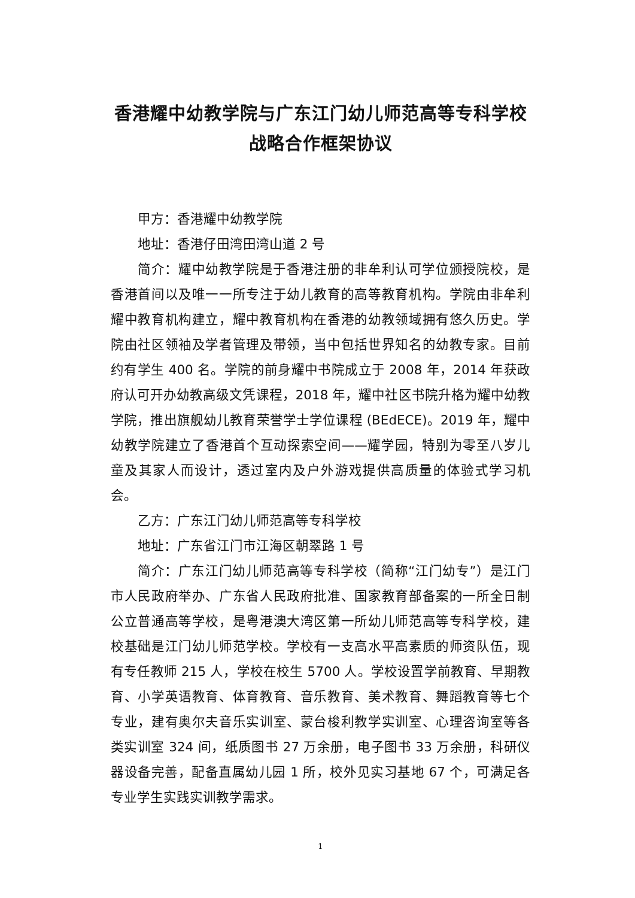香港耀中幼教学院与广东江门幼儿师范高等专科学校
战略合作框架协议
甲方：香港耀中幼教学院
地址：香港仔田湾田湾山道 2 号
简介：耀中幼教学院是于香港注册的非牟利认可学位颁授院校，是香港首间以及唯一一所专注于幼儿教育的高等教育机构。学院由非牟利耀中教育机构建立，耀中教育机构在香港的幼教领域拥有悠久历史。学院由社区领袖及学者管理及带领，当中包括世界知名的幼教专家。目前约有学生 400 名。学院的前身耀中书院成立于 2008 年，2014 年获政府认可开办幼教高级文凭课程，2018 年，耀中社区书院升格为耀中幼教学院，推出旗舰幼儿教育荣誉学士学位课程 (BEdECE)。2019 年，耀中幼教学院建立了香港首个互动探索空间——耀学园，特别为零至八岁儿童及其家人而设计，透过室内及户外游戏提供高质量的体验式学习机会。
乙方：广东江门幼儿师范高等专科学校
地址：广东省江门市江海区朝翠路 1 号
简介：广东江门幼儿师范高等专科学校（简称“江门幼专”）是江门市人民政府举办、广东省人民政府批准、国家教育部备案的一所全日制公立普通高等学校，是粤港澳大湾区第一所幼儿师范高等专科学校，建校基础是江门幼儿师范学校。学校有一支高水平高素质的师资队伍，现有专任教师 215 人，学校在校生 5700 人。学校设置学前教育、早期教育、小学英语教育、体育教育、音乐教育、美术教育、舞蹈教育等七个专业，建有奥尔夫音乐实训室、蒙台梭利教学实训室、心理咨询室等各类实训室 324 间，纸质图书 27 万余册，电子图书 33 万余册，科研仪器设备完善，配备直属幼儿园 1 所，校外见实习基地 67 个，可满足各专业学生实践实训教学需求。
1